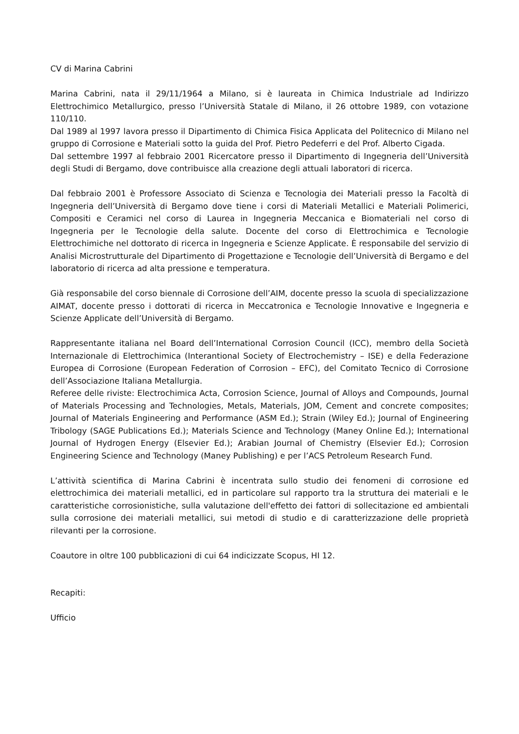CV di Marina Cabrini
Marina Cabrini, nata il 29/11/1964 a Milano, si è laureata in Chimica Industriale ad Indirizzo Elettrochimico Metallurgico, presso l’Università Statale di Milano, il 26 ottobre 1989, con votazione 110/110.
Dal 1989 al 1997 lavora presso il Dipartimento di Chimica Fisica Applicata del Politecnico di Milano nel gruppo di Corrosione e Materiali sotto la guida del Prof. Pietro Pedeferri e del Prof. Alberto Cigada.
Dal settembre 1997 al febbraio 2001 Ricercatore presso il Dipartimento di Ingegneria dell’Università degli Studi di Bergamo, dove contribuisce alla creazione degli attuali laboratori di ricerca.
Dal febbraio 2001 è Professore Associato di Scienza e Tecnologia dei Materiali presso la Facoltà di Ingegneria dell’Università di Bergamo dove tiene i corsi di Materiali Metallici e Materiali Polimerici, Compositi e Ceramici nel corso di Laurea in Ingegneria Meccanica e Biomateriali nel corso di Ingegneria per le Tecnologie della salute. Docente del corso di Elettrochimica e Tecnologie Elettrochimiche nel dottorato di ricerca in Ingegneria e Scienze Applicate. È responsabile del servizio di Analisi Microstrutturale del Dipartimento di Progettazione e Tecnologie dell’Università di Bergamo e del laboratorio di ricerca ad alta pressione e temperatura.
Già responsabile del corso biennale di Corrosione dell’AIM, docente presso la scuola di specializzazione AIMAT, docente presso i dottorati di ricerca in Meccatronica e Tecnologie Innovative e Ingegneria e Scienze Applicate dell’Università di Bergamo.
Rappresentante italiana nel Board dell’International Corrosion Council (ICC), membro della Società Internazionale di Elettrochimica (Interantional Society of Electrochemistry – ISE) e della Federazione Europea di Corrosione (European Federation of Corrosion – EFC), del Comitato Tecnico di Corrosione dell’Associazione Italiana Metallurgia.
Referee delle riviste: Electrochimica Acta, Corrosion Science, Journal of Alloys and Compounds, Journal of Materials Processing and Technologies, Metals, Materials, JOM, Cement and concrete composites; Journal of Materials Engineering and Performance (ASM Ed.); Strain (Wiley Ed.); Journal of Engineering Tribology (SAGE Publications Ed.); Materials Science and Technology (Maney Online Ed.); International Journal of Hydrogen Energy (Elsevier Ed.); Arabian Journal of Chemistry (Elsevier Ed.); Corrosion Engineering Science and Technology (Maney Publishing) e per l’ACS Petroleum Research Fund.
L’attività scientifica di Marina Cabrini è incentrata sullo studio dei fenomeni di corrosione ed elettrochimica dei materiali metallici, ed in particolare sul rapporto tra la struttura dei materiali e le caratteristiche corrosionistiche, sulla valutazione dell'effetto dei fattori di sollecitazione ed ambientali sulla corrosione dei materiali metallici, sui metodi di studio e di caratterizzazione delle proprietà rilevanti per la corrosione.
Coautore in oltre 100 pubblicazioni di cui 64 indicizzate Scopus, HI 12.
Recapiti:
Ufficio